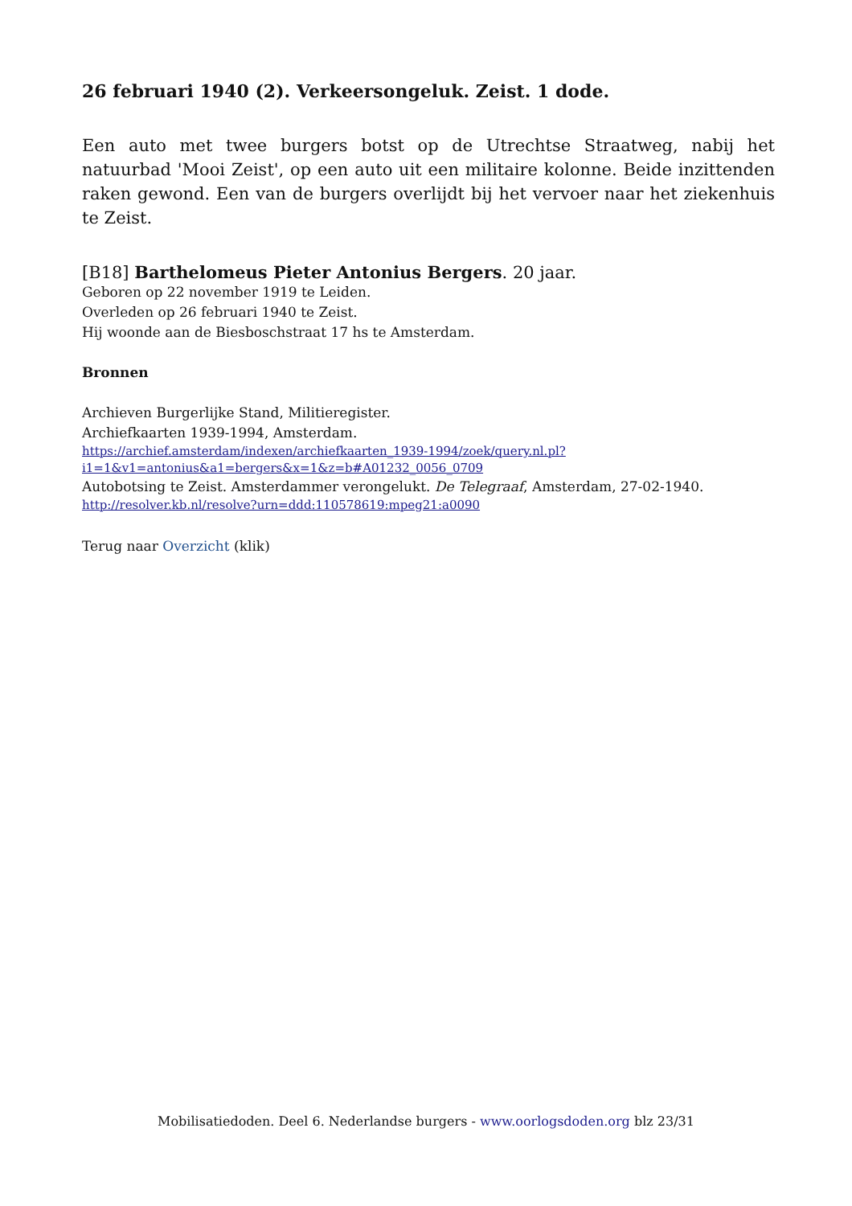26 februari 1940 (2). Verkeersongeluk. Zeist. 1 dode.
Een auto met twee burgers botst op de Utrechtse Straatweg, nabij het natuurbad 'Mooi Zeist', op een auto uit een militaire kolonne. Beide inzittenden raken gewond. Een van de burgers overlijdt bij het vervoer naar het ziekenhuis te Zeist.
[B18] Barthelomeus Pieter Antonius Bergers. 20 jaar.
Geboren op 22 november 1919 te Leiden.
Overleden op 26 februari 1940 te Zeist.
Hij woonde aan de Biesboschstraat 17 hs te Amsterdam.
Bronnen
Archieven Burgerlijke Stand, Militieregister.
Archiefkaarten 1939-1994, Amsterdam.
https://archief.amsterdam/indexen/archiefkaarten_1939-1994/zoek/query.nl.pl?
i1=1&v1=antonius&a1=bergers&x=1&z=b#A01232_0056_0709
Autobotsing te Zeist. Amsterdammer verongelukt. De Telegraaf, Amsterdam, 27-02-1940.
http://resolver.kb.nl/resolve?urn=ddd:110578619:mpeg21:a0090
Terug naar Overzicht (klik)
Mobilisatiedoden. Deel 6. Nederlandse burgers - www.oorlogsdoden.org blz 23/31